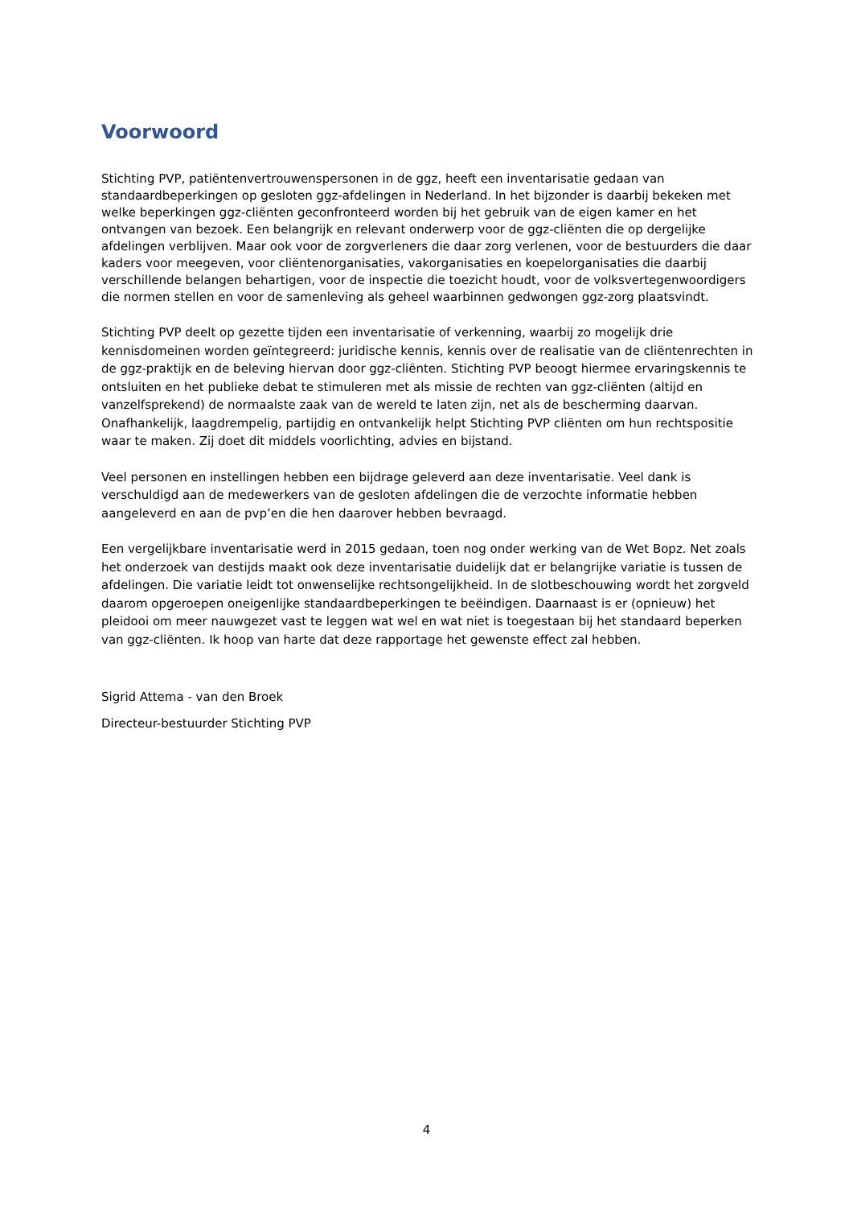Voorwoord
Stichting PVP, patiëntenvertrouwenspersonen in de ggz, heeft een inventarisatie gedaan van standaardbeperkingen op gesloten ggz-afdelingen in Nederland. In het bijzonder is daarbij bekeken met welke beperkingen ggz-cliënten geconfronteerd worden bij het gebruik van de eigen kamer en het ontvangen van bezoek. Een belangrijk en relevant onderwerp voor de ggz-cliënten die op dergelijke afdelingen verblijven. Maar ook voor de zorgverleners die daar zorg verlenen, voor de bestuurders die daar kaders voor meegeven, voor cliëntenorganisaties, vakorganisaties en koepelorganisaties die daarbij verschillende belangen behartigen, voor de inspectie die toezicht houdt, voor de volksvertegenwoordigers die normen stellen en voor de samenleving als geheel waarbinnen gedwongen ggz-zorg plaatsvindt.
Stichting PVP deelt op gezette tijden een inventarisatie of verkenning, waarbij zo mogelijk drie kennisdomeinen worden geïntegreerd: juridische kennis, kennis over de realisatie van de cliëntenrechten in de ggz-praktijk en de beleving hiervan door ggz-cliënten. Stichting PVP beoogt hiermee ervaringskennis te ontsluiten en het publieke debat te stimuleren met als missie de rechten van ggz-cliënten (altijd en vanzelfsprekend) de normaalste zaak van de wereld te laten zijn, net als de bescherming daarvan. Onafhankelijk, laagdrempelig, partijdig en ontvankelijk helpt Stichting PVP cliënten om hun rechtspositie waar te maken. Zij doet dit middels voorlichting, advies en bijstand.
Veel personen en instellingen hebben een bijdrage geleverd aan deze inventarisatie. Veel dank is verschuldigd aan de medewerkers van de gesloten afdelingen die de verzochte informatie hebben aangeleverd en aan de pvp’en die hen daarover hebben bevraagd.
Een vergelijkbare inventarisatie werd in 2015 gedaan, toen nog onder werking van de Wet Bopz. Net zoals het onderzoek van destijds maakt ook deze inventarisatie duidelijk dat er belangrijke variatie is tussen de afdelingen. Die variatie leidt tot onwenselijke rechtsongelijkheid. In de slotbeschouwing wordt het zorgveld daarom opgeroepen oneigenlijke standaardbeperkingen te beëindigen. Daarnaast is er (opnieuw) het pleidooi om meer nauwgezet vast te leggen wat wel en wat niet is toegestaan bij het standaard beperken van ggz-cliënten. Ik hoop van harte dat deze rapportage het gewenste effect zal hebben.
Sigrid Attema - van den Broek
Directeur-bestuurder Stichting PVP
4